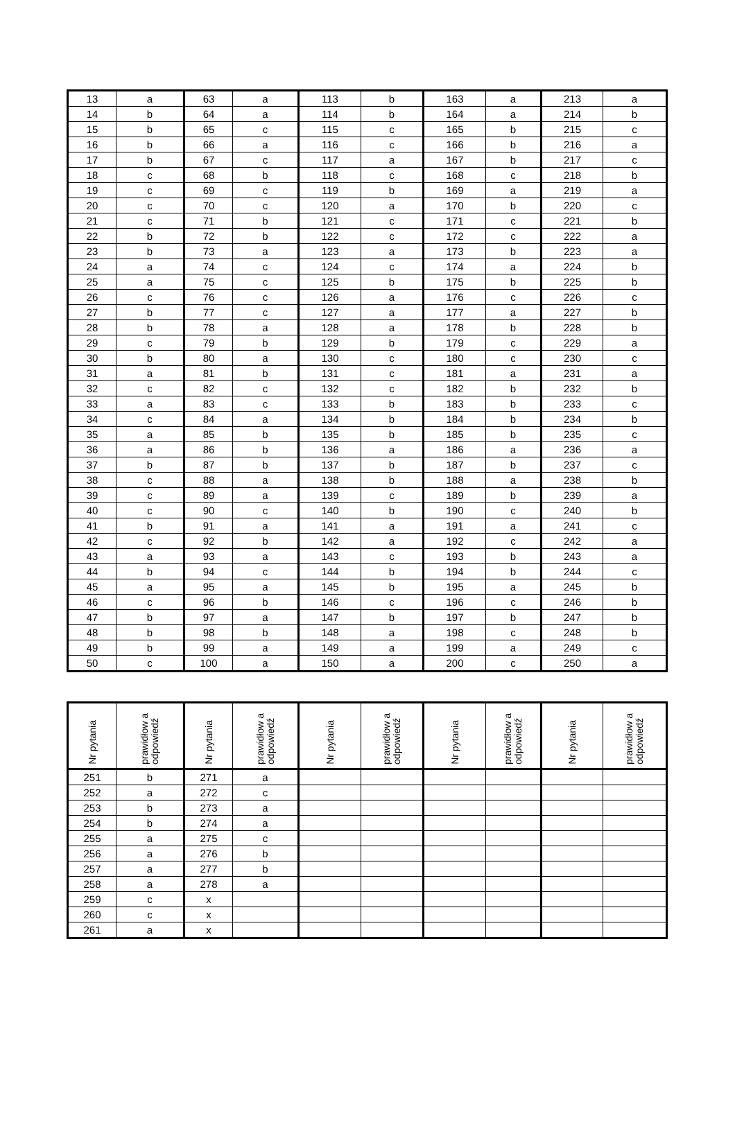| 13 | a | 63 | a | 113 | b | 163 | a | 213 | a |
| 14 | b | 64 | a | 114 | b | 164 | a | 214 | b |
| 15 | b | 65 | c | 115 | c | 165 | b | 215 | c |
| 16 | b | 66 | a | 116 | c | 166 | b | 216 | a |
| 17 | b | 67 | c | 117 | a | 167 | b | 217 | c |
| 18 | c | 68 | b | 118 | c | 168 | c | 218 | b |
| 19 | c | 69 | c | 119 | b | 169 | a | 219 | a |
| 20 | c | 70 | c | 120 | a | 170 | b | 220 | c |
| 21 | c | 71 | b | 121 | c | 171 | c | 221 | b |
| 22 | b | 72 | b | 122 | c | 172 | c | 222 | a |
| 23 | b | 73 | a | 123 | a | 173 | b | 223 | a |
| 24 | a | 74 | c | 124 | c | 174 | a | 224 | b |
| 25 | a | 75 | c | 125 | b | 175 | b | 225 | b |
| 26 | c | 76 | c | 126 | a | 176 | c | 226 | c |
| 27 | b | 77 | c | 127 | a | 177 | a | 227 | b |
| 28 | b | 78 | a | 128 | a | 178 | b | 228 | b |
| 29 | c | 79 | b | 129 | b | 179 | c | 229 | a |
| 30 | b | 80 | a | 130 | c | 180 | c | 230 | c |
| 31 | a | 81 | b | 131 | c | 181 | a | 231 | a |
| 32 | c | 82 | c | 132 | c | 182 | b | 232 | b |
| 33 | a | 83 | c | 133 | b | 183 | b | 233 | c |
| 34 | c | 84 | a | 134 | b | 184 | b | 234 | b |
| 35 | a | 85 | b | 135 | b | 185 | b | 235 | c |
| 36 | a | 86 | b | 136 | a | 186 | a | 236 | a |
| 37 | b | 87 | b | 137 | b | 187 | b | 237 | c |
| 38 | c | 88 | a | 138 | b | 188 | a | 238 | b |
| 39 | c | 89 | a | 139 | c | 189 | b | 239 | a |
| 40 | c | 90 | c | 140 | b | 190 | c | 240 | b |
| 41 | b | 91 | a | 141 | a | 191 | a | 241 | c |
| 42 | c | 92 | b | 142 | a | 192 | c | 242 | a |
| 43 | a | 93 | a | 143 | c | 193 | b | 243 | a |
| 44 | b | 94 | c | 144 | b | 194 | b | 244 | c |
| 45 | a | 95 | a | 145 | b | 195 | a | 245 | b |
| 46 | c | 96 | b | 146 | c | 196 | c | 246 | b |
| 47 | b | 97 | a | 147 | b | 197 | b | 247 | b |
| 48 | b | 98 | b | 148 | a | 198 | c | 248 | b |
| 49 | b | 99 | a | 149 | a | 199 | a | 249 | c |
| 50 | c | 100 | a | 150 | a | 200 | c | 250 | a |
| Nr pytania | prawidłow a odpowiedź | Nr pytania | prawidłow a odpowiedź | Nr pytania | prawidłow a odpowiedź | Nr pytania | prawidłow a odpowiedź | Nr pytania | prawidłow a odpowiedź |
| --- | --- | --- | --- | --- | --- | --- | --- | --- | --- |
| 251 | b | 271 | a | | | | | | |
| 252 | a | 272 | c | | | | | | |
| 253 | b | 273 | a | | | | | | |
| 254 | b | 274 | a | | | | | | |
| 255 | a | 275 | c | | | | | | |
| 256 | a | 276 | b | | | | | | |
| 257 | a | 277 | b | | | | | | |
| 258 | a | 278 | a | | | | | | |
| 259 | c | x | | | | | | | |
| 260 | c | x | | | | | | | |
| 261 | a | x | | | | | | | |